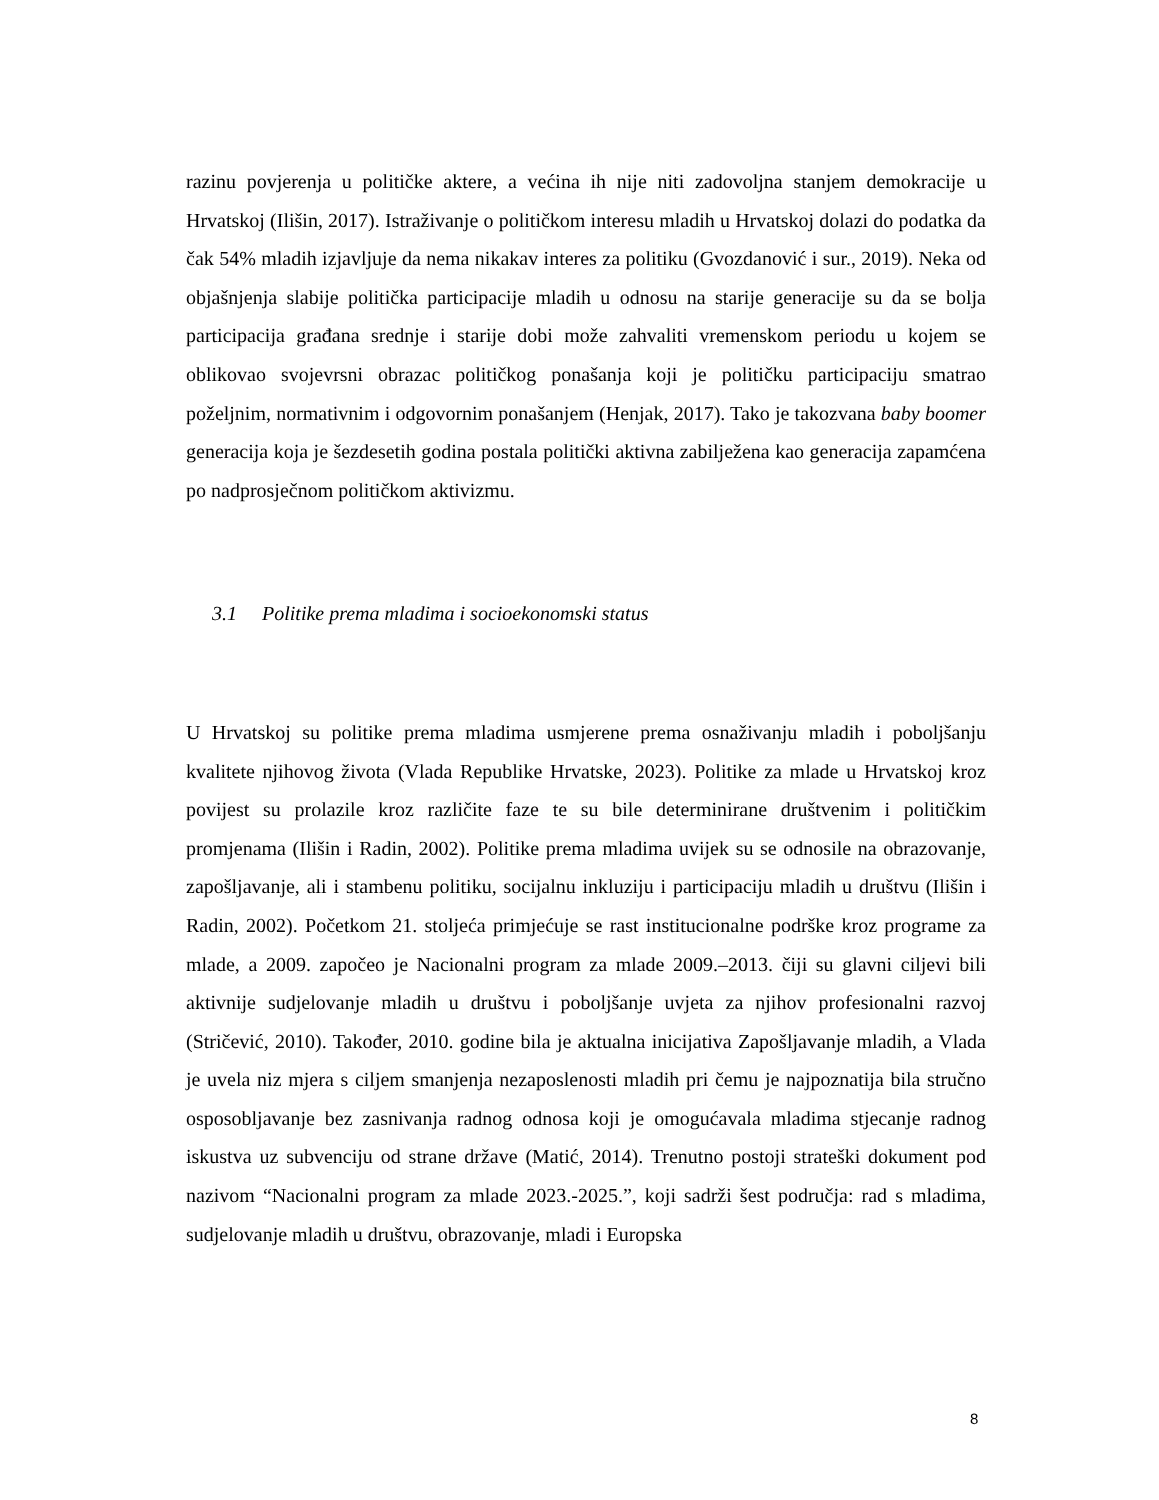razinu povjerenja u političke aktere, a većina ih nije niti zadovoljna stanjem demokracije u Hrvatskoj (Ilišin, 2017). Istraživanje o političkom interesu mladih u Hrvatskoj dolazi do podatka da čak 54% mladih izjavljuje da nema nikakav interes za politiku (Gvozdanović i sur., 2019). Neka od objašnjenja slabije politička participacije mladih u odnosu na starije generacije su da se bolja participacija građana srednje i starije dobi može zahvaliti vremenskom periodu u kojem se oblikovao svojevrsni obrazac političkog ponašanja koji je političku participaciju smatrao poželjnim, normativnim i odgovornim ponašanjem (Henjak, 2017). Tako je takozvana baby boomer generacija koja je šezdesetih godina postala politički aktivna zabilježena kao generacija zapamćena po nadprosječnom političkom aktivizmu.
3.1 Politike prema mladima i socioekonomski status
U Hrvatskoj su politike prema mladima usmjerene prema osnaživanju mladih i poboljšanju kvalitete njihovog života (Vlada Republike Hrvatske, 2023). Politike za mlade u Hrvatskoj kroz povijest su prolazile kroz različite faze te su bile determinirane društvenim i političkim promjenama (Ilišin i Radin, 2002). Politike prema mladima uvijek su se odnosile na obrazovanje, zapošljavanje, ali i stambenu politiku, socijalnu inkluziju i participaciju mladih u društvu (Ilišin i Radin, 2002). Početkom 21. stoljeća primjećuje se rast institucionalne podrške kroz programe za mlade, a 2009. započeo je Nacionalni program za mlade 2009.–2013. čiji su glavni ciljevi bili aktivnije sudjelovanje mladih u društvu i poboljšanje uvjeta za njihov profesionalni razvoj (Stričević, 2010). Također, 2010. godine bila je aktualna inicijativa Zapošljavanje mladih, a Vlada je uvela niz mjera s ciljem smanjenja nezaposlenosti mladih pri čemu je najpoznatija bila stručno osposobljavanje bez zasnivanja radnog odnosa koji je omogućavala mladima stjecanje radnog iskustva uz subvenciju od strane države (Matić, 2014). Trenutno postoji strateški dokument pod nazivom “Nacionalni program za mlade 2023.-2025.”, koji sadrži šest područja: rad s mladima, sudjelovanje mladih u društvu, obrazovanje, mladi i Europska
8